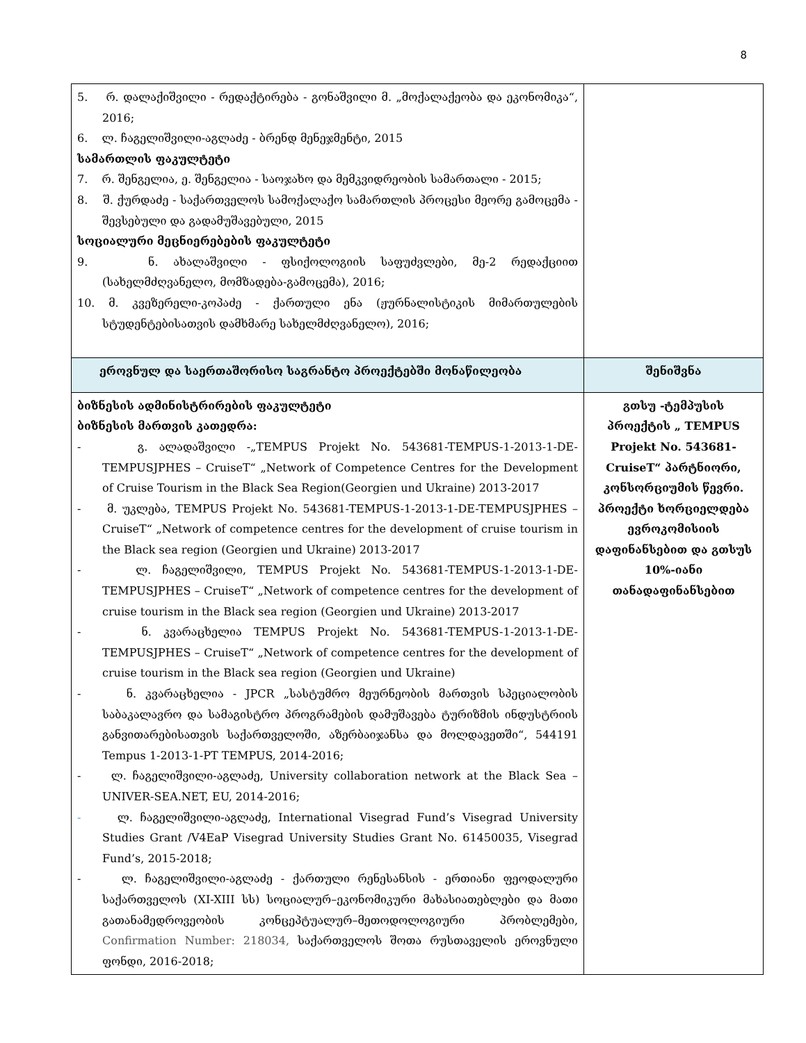8
| 5. რ. დალაქიშვილი - რედაქტირება - გონაშვილი მ. „მოქალაქეობა და ეკონომიკა“, 2016; 6. ლ. ჩაგელიშვილი-აგლაძე - ბრენდ მენეჯმენტი, 2015 სამართლის ფაკულტეტი 7. რ. შენგელია, ე. შენგელია - საოჯახო და მემკვიდრეობის სამართალი - 2015; 8. შ. ქურდაძე - საქართველოს სამოქალაქო სამართლის პროცესი მეორე გამოცემა - შევსებული და გადამუშავებული, 2015 სოციალური მეცნიერებების ფაკულტეტი 9. ნ. ახალაშვილი - ფსიქოლოგიის საფუძვლები, მე-2 რედაქციით (სახელმძღვანელო, მომზადება-გამოცემა), 2016; 10. მ. კვეზერელი-კოპაძე - ქართული ენა (ჟურნალისტიკის მიმართულების სტუდენტებისათვის დამხმარე სახელმძღვანელო), 2016; | |
| ეროვნულ და საერთაშორისო საგრანტო პროექტებში მონაწილეობა | შენიშვნა |
| ბიზნესის ადმინისტრირების ფაკულტეტი ბიზნესის მართვის კათედრა: - გ. ალადაშვილი -„TEMPUS Projekt No. 543681-TEMPUS-1-2013-1-DE-TEMPUSJPHES – CruiseT“ „Network of Competence Centres for the Development of Cruise Tourism in the Black Sea Region(Georgien und Ukraine) 2013-2017 - მ. უკლება, TEMPUS Projekt No. 543681-TEMPUS-1-2013-1-DE-TEMPUSJPHES – CruiseT“ „Network of competence centres for the development of cruise tourism in the Black sea region (Georgien und Ukraine) 2013-2017 - ლ. ჩაგელიშვილი, TEMPUS Projekt No. 543681-TEMPUS-1-2013-1-DE-TEMPUSJPHES – CruiseT“ „Network of competence centres for the development of cruise tourism in the Black sea region (Georgien und Ukraine) 2013-2017 - ნ. კვარაცხელია TEMPUS Projekt No. 543681-TEMPUS-1-2013-1-DE-TEMPUSJPHES – CruiseT“ „Network of competence centres for the development of cruise tourism in the Black sea region (Georgien und Ukraine) - ნ. კვარაცხელია - JPCR „სასტუმრო მეურნეობის მართვის სპეციალობის საბაკალავრო და სამაგისტრო პროგრამების დამუშავება ტურიზმის ინდუსტრიის განვითარებისათვის საქართველოში, აზერბაიჯანსა და მოლდავეთში“, 544191 Tempus 1-2013-1-PT TEMPUS, 2014-2016; - ლ. ჩაგელიშვილი-აგლაძე, University collaboration network at the Black Sea – UNIVER-SEA.NET, EU, 2014-2016; - ლ. ჩაგელიშვილი-აგლაძე, International Visegrad Fund’s Visegrad University Studies Grant /V4EaP Visegrad University Studies Grant No. 61450035, Visegrad Fund’s, 2015-2018; - ლ. ჩაგელიშვილი-აგლაძე - ქართული რენესანსის - ერთიანი ფეოდალური საქართველოს (XI-XIII სს) სოციალურ–ეკონომიკური მახასიათებლები და მათი გათანამედროვეობის კონცეპტუალურ–მეთოდოლოგიური პრობლემები, Confirmation Number: 218034, საქართველოს შოთა რუსთაველის ეროვნული ფონდი, 2016-2018; | გთსუ -ტემპუსის პროექტის „ TEMPUS Projekt No. 543681-CruiseT“ პარტნიორი, კონსორციუმის წევრი. პროექტი ხორციელდება ევროკომისიის დაფინანსებით და გთსუს 10%-იანი თანადაფინანსებით |